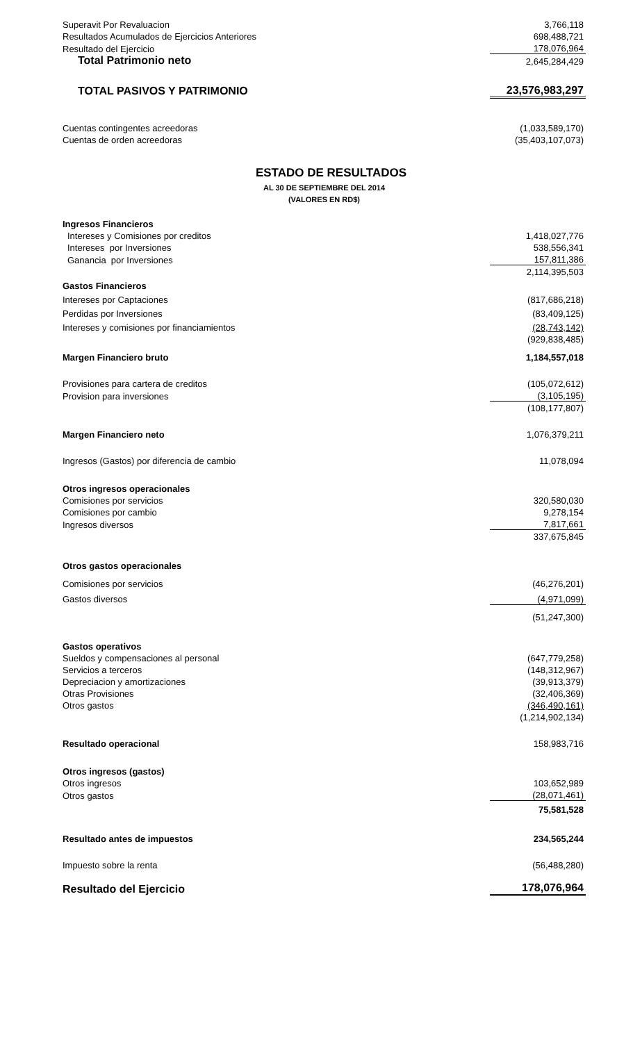| Superavit Por Revaluacion | 3,766,118 |
| Resultados Acumulados de Ejercicios Anteriores | 698,488,721 |
| Resultado del Ejercicio | 178,076,964 |
| Total Patrimonio neto | 2,645,284,429 |
| TOTAL PASIVOS Y PATRIMONIO | 23,576,983,297 |
| Cuentas contingentes acreedoras | (1,033,589,170) |
| Cuentas de orden acreedoras | (35,403,107,073) |
| ESTADO DE RESULTADOS | |
| AL 30 DE SEPTIEMBRE DEL 2014 | |
| (VALORES EN RD$) | |
| Ingresos Financieros | |
| Intereses y Comisiones por creditos | 1,418,027,776 |
| Intereses por Inversiones | 538,556,341 |
| Ganancia por Inversiones | 157,811,386 |
| | 2,114,395,503 |
| Gastos Financieros | |
| Intereses por Captaciones | (817,686,218) |
| Perdidas por Inversiones | (83,409,125) |
| Intereses y comisiones por financiamientos | (28,743,142) |
| | (929,838,485) |
| Margen Financiero bruto | 1,184,557,018 |
| Provisiones para cartera de creditos | (105,072,612) |
| Provision para inversiones | (3,105,195) |
| | (108,177,807) |
| Margen Financiero neto | 1,076,379,211 |
| Ingresos (Gastos) por diferencia de cambio | 11,078,094 |
| Otros ingresos operacionales | |
| Comisiones por servicios | 320,580,030 |
| Comisiones por cambio | 9,278,154 |
| Ingresos diversos | 7,817,661 |
| | 337,675,845 |
| Otros gastos operacionales | |
| Comisiones por servicios | (46,276,201) |
| Gastos diversos | (4,971,099) |
| | (51,247,300) |
| Gastos operativos | |
| Sueldos y compensaciones al personal | (647,779,258) |
| Servicios a terceros | (148,312,967) |
| Depreciacion y amortizaciones | (39,913,379) |
| Otras Provisiones | (32,406,369) |
| Otros gastos | (346,490,161) |
| | (1,214,902,134) |
| Resultado operacional | 158,983,716 |
| Otros ingresos (gastos) | |
| Otros ingresos | 103,652,989 |
| Otros gastos | (28,071,461) |
| | 75,581,528 |
| Resultado antes de impuestos | 234,565,244 |
| Impuesto sobre la renta | (56,488,280) |
| Resultado del Ejercicio | 178,076,964 |